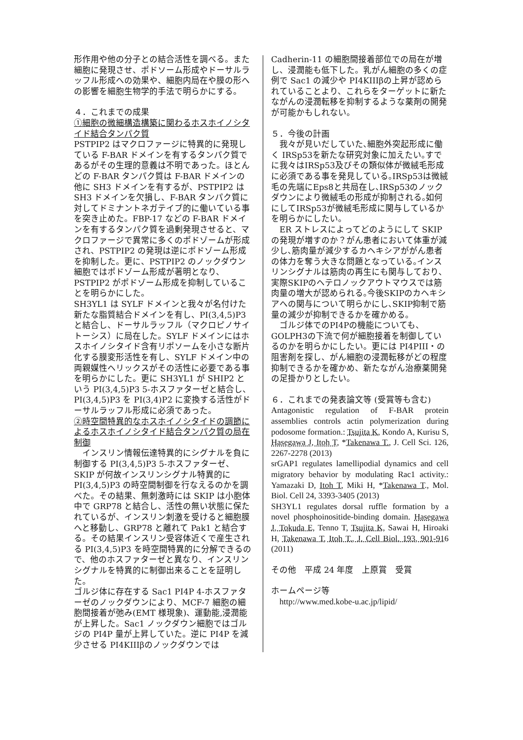形作用や他の分子との結合活性を調べる。また細胞に発現させ、ポドソーム形成やドーサルラッフル形成への効果や、細胞内局在や膜の形への影響を細胞生物学的手法で明らかにする。
４．これまでの成果
①細胞の微細構造構築に関わるホスホイノシタイド結合タンパク質
PSTPIP2 はマクロファージに特異的に発現している F-BAR ドメインを有するタンパク質であるがその生理的意義は不明であった。ほとんどの F-BAR タンパク質は F-BAR ドメインの他に SH3 ドメインを有するが、PSTPIP2 は SH3 ドメインを欠損し、F-BAR タンパク質に対してドミナントネガテイブ的に働いている事を突き止めた。FBP-17 などの F-BAR ドメインを有するタンパク質を過剰発現させると、マクロファージで異常に多くのポドゾームが形成され、PSTPIP2 の発現は逆にポドゾーム形成を抑制した。更に、PSTPIP2 のノックダウン細胞ではポドゾーム形成が著明となり、PSTPIP2 がポドゾーム形成を抑制していることを明らかにした。
SH3YL1 は SYLF ドメインと我々が名付けた新たな脂質結合ドメインを有し、PI(3,4,5)P3 と結合し、ドーサルラッフル（マクロピノサイトーシス）に局在した。SYLF ドメインにはホスホイノシタイド含有リポソームを小さな断片化する膜変形活性を有し、SYLF ドメイン中の両親媒性ヘリックスがその活性に必要である事を明らかにした。更に SH3YL1 が SHIP2 という PI(3,4,5)P3 5-ホスファターゼと結合し、PI(3,4,5)P3 を PI(3,4)P2 に変換する活性がドーサルラッフル形成に必須であった。
②時空間特異的なホスホイノシタイドの調節によるホスホイノシタイド結合タンパク質の局在制御
　インスリン情報伝達特異的にシグナルを負に制御する PI(3,4,5)P3 5-ホスファターゼ、SKIP が何故インスリンシグナル特異的に PI(3,4,5)P3 の時空間制御を行なえるのかを調べた。その結果、無刺激時には SKIP は小胞体中で GRP78 と結合し、活性の無い状態に保たれているが、インスリン刺激を受けると細胞膜へと移動し、GRP78 と離れて Pak1 と結合する。その結果インスリン受容体近くで産生される PI(3,4,5)P3 を時空間特異的に分解できるので、他のホスファターゼと異なり、インスリンシグナルを特異的に制御出来ることを証明した。
ゴルジ体に存在する Sac1 PI4P 4-ホスファターゼのノックダウンにより、MCF-7 細胞の細胞間接着が弛み(EMT 様現象)、運動能,浸潤能が上昇した。Sac1 ノックダウン細胞ではゴルジの PI4P 量が上昇していた。逆に PI4P を減少させる PI4KIIIβのノックダウンでは
Cadherin-11 の細胞間接着部位での局在が増し、浸潤能も低下した。乳がん細胞の多くの症例で Sac1 の減少や PI4KIIIβの上昇が認められていることより、これらをターゲットに新たながんの浸潤転移を抑制するような薬剤の開発が可能かもしれない。
５．今後の計画
　我々が見いだしていた､細胞外突起形成に働く IRSp53を新たな研究対象に加えたい｡すでに我々はIRSp53及びその類似体が微絨毛形成に必須である事を発見している｡IRSp53は微絨毛の先端にEps8と共局在し､IRSp53のノックダウンにより微絨毛の形成が抑制される｡如何にしてIRSp53が微絨毛形成に関与しているかを明らかにしたい｡
　ER ストレスによってどのようにして SKIPの発現が増すのか？がん患者において体重が減少し､筋肉量が減少するカヘキシアががん患者の体力を奪う大きな問題となっている｡インスリンシグナルは筋肉の再生にも関与しており､実際SKIPのヘテロノックアウトマウスでは筋肉量の増大が認められる｡今後SKIPのカヘキシアへの関与について明らかにし､SKIP抑制で筋量の減少が抑制できるかを確かめる｡
　ゴルジ体でのPI4Pの機能についても、GOLPH3の下流で何が細胞接着を制御しているのかを明らかにしたい。更には PI4PIII・の阻害剤を探し、がん細胞の浸潤転移がどの程度抑制できるかを確かめ、新たながん治療薬開発の足掛かりとしたい。
６．これまでの発表論文等 (受賞等も含む)
Antagonistic regulation of F-BAR protein assemblies controls actin polymerization during podosome formation.: Tsujita K, Kondo A, Kurisu S, Hasegawa J, Itoh T, *Takenawa T., J. Cell Sci. 126, 2267-2278 (2013)
srGAP1 regulates lamellipodial dynamics and cell migratory behavior by modulating Rac1 activity.: Yamazaki D, Itoh T, Miki H, *Takenawa T., Mol. Biol. Cell 24, 3393-3405 (2013)
SH3YL1 regulates dorsal ruffle formation by a novel phosphoinositide-binding domain. Hasegawa J, Tokuda E, Tenno T, Tsujita K, Sawai H, Hiroaki H, Takenawa T, Itoh T., J. Cell Biol. 193, 901-916 (2011)
その他　平成 24 年度　上原賞　受賞
ホームページ等
　http://www.med.kobe-u.ac.jp/lipid/